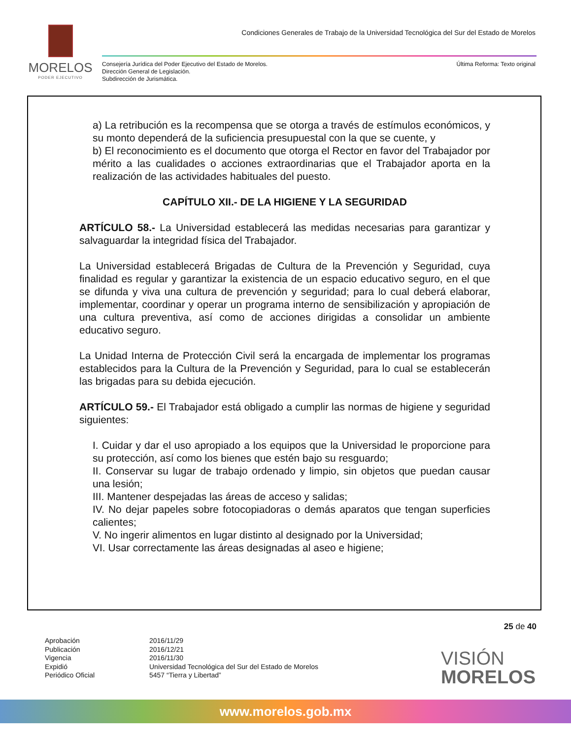MORELOS
PODER EJECUTIVO
Condiciones Generales de Trabajo de la Universidad Tecnológica del Sur del Estado de Morelos
Consejería Jurídica del Poder Ejecutivo del Estado de Morelos.
Dirección General de Legislación.
Subdirección de Jurismática.
Última Reforma: Texto original
a) La retribución es la recompensa que se otorga a través de estímulos económicos, y su monto dependerá de la suficiencia presupuestal con la que se cuente, y
b) El reconocimiento es el documento que otorga el Rector en favor del Trabajador por mérito a las cualidades o acciones extraordinarias que el Trabajador aporta en la realización de las actividades habituales del puesto.
CAPÍTULO XII.- DE LA HIGIENE Y LA SEGURIDAD
ARTÍCULO 58.- La Universidad establecerá las medidas necesarias para garantizar y salvaguardar la integridad física del Trabajador.
La Universidad establecerá Brigadas de Cultura de la Prevención y Seguridad, cuya finalidad es regular y garantizar la existencia de un espacio educativo seguro, en el que se difunda y viva una cultura de prevención y seguridad; para lo cual deberá elaborar, implementar, coordinar y operar un programa interno de sensibilización y apropiación de una cultura preventiva, así como de acciones dirigidas a consolidar un ambiente educativo seguro.
La Unidad Interna de Protección Civil será la encargada de implementar los programas establecidos para la Cultura de la Prevención y Seguridad, para lo cual se establecerán las brigadas para su debida ejecución.
ARTÍCULO 59.- El Trabajador está obligado a cumplir las normas de higiene y seguridad siguientes:
I. Cuidar y dar el uso apropiado a los equipos que la Universidad le proporcione para su protección, así como los bienes que estén bajo su resguardo;
II. Conservar su lugar de trabajo ordenado y limpio, sin objetos que puedan causar una lesión;
III. Mantener despejadas las áreas de acceso y salidas;
IV. No dejar papeles sobre fotocopiadoras o demás aparatos que tengan superficies calientes;
V. No ingerir alimentos en lugar distinto al designado por la Universidad;
VI. Usar correctamente las áreas designadas al aseo e higiene;
25 de 40
Aprobación 2016/11/29 Publicación 2016/12/21 Vigencia 2016/11/30 Expidió Universidad Tecnológica del Sur del Estado de Morelos Periódico Oficial 5457 “Tierra y Libertad”
VISIÓN
MORELOS
www.morelos.gob.mx